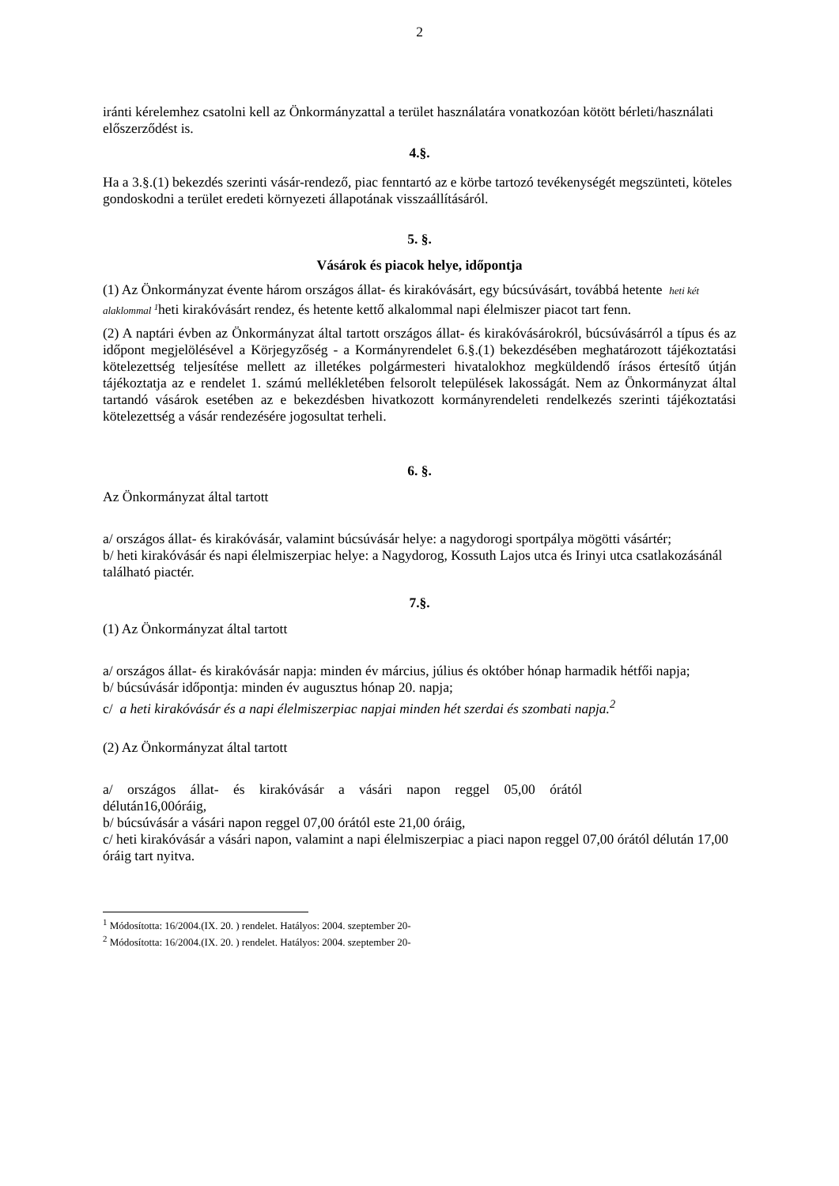2
iránti kérelemhez csatolni kell az Önkormányzattal a terület használatára vonatkozóan kötött bérleti/használati előszerződést is.
4.§.
Ha a 3.§.(1) bekezdés szerinti vásár-rendező, piac fenntartó az e körbe tartozó tevékenységét megszünteti, köteles gondoskodni a terület eredeti környezeti állapotának visszaállításáról.
5. §.
Vásárok és piacok helye, időpontja
(1) Az Önkormányzat évente három országos állat- és kirakóvásárt, egy búcsúvásárt, továbbá hetente heti két alaklommal <sup>1</sup>heti kirakóvásárt rendez, és hetente kettő alkalommal napi élelmiszer piacot tart fenn.
(2) A naptári évben az Önkormányzat által tartott országos állat- és kirakóvásárokról, búcsúvásárról a típus és az időpont megjelölésével a Körjegyzőség - a Kormányrendelet 6.§.(1) bekezdésében meghatározott tájékoztatási kötelezettség teljesítése mellett az illetékes polgármesteri hivatalokhoz megküldendő írásos értesítő útján tájékoztatja az e rendelet 1. számú mellékletében felsorolt települések lakosságát. Nem az Önkormányzat által tartandó vásárok esetében az e bekezdésben hivatkozott kormányrendeleti rendelkezés szerinti tájékoztatási kötelezettség a vásár rendezésére jogosultat terheli.
6. §.
Az Önkormányzat által tartott
a/ országos állat- és kirakóvásár, valamint búcsúvásár helye: a nagydorogi sportpálya mögötti vásártér;
b/ heti kirakóvásár és napi élelmiszerpiac helye: a Nagydorog, Kossuth Lajos utca és Irinyi utca csatlakozásánál található piactér.
7.§.
(1) Az Önkormányzat által tartott
a/ országos állat- és kirakóvásár napja: minden év március, július és október hónap harmadik hétfői napja;
b/ búcsúvásár időpontja: minden év augusztus hónap 20. napja;
c/ a heti kirakóvásár és a napi élelmiszerpiac napjai minden hét szerdai és szombati napja.<sup>2</sup>
(2) Az Önkormányzat által tartott
a/ országos állat- és kirakóvásár a vásári napon reggel 05,00 órától
délután16,00óráig,
b/ búcsúvásár a vásári napon reggel 07,00 órától este 21,00 óráig,
c/ heti kirakóvásár a vásári napon, valamint a napi élelmiszerpiac a piaci napon reggel 07,00 órától délután 17,00 óráig tart nyitva.
<sup>1</sup> Módosította: 16/2004.(IX. 20. ) rendelet. Hatályos: 2004. szeptember 20-
<sup>2</sup> Módosította: 16/2004.(IX. 20. ) rendelet. Hatályos: 2004. szeptember 20-